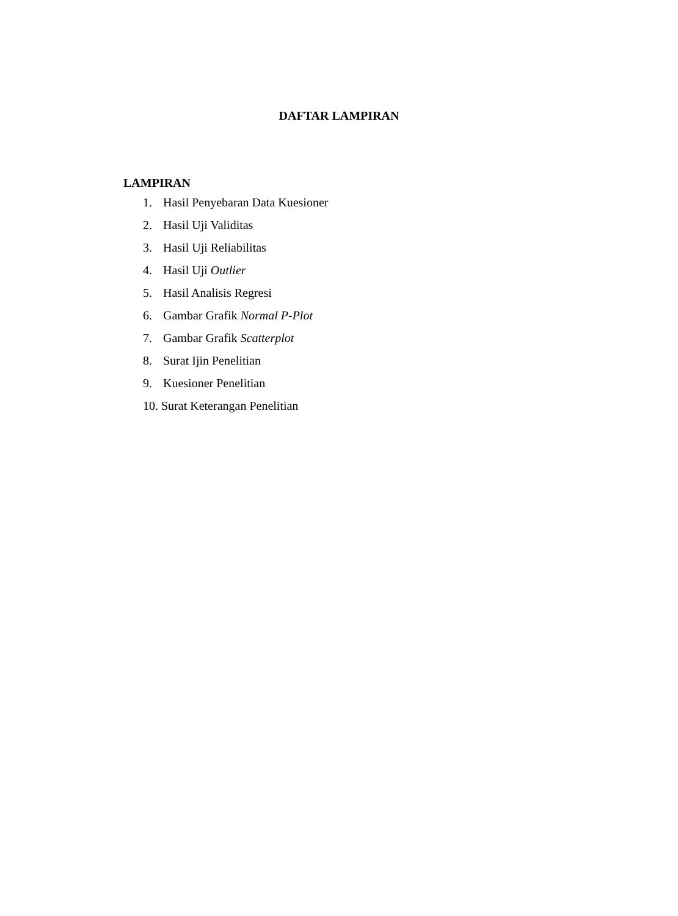DAFTAR LAMPIRAN
LAMPIRAN
1. Hasil Penyebaran Data Kuesioner
2. Hasil Uji Validitas
3. Hasil Uji Reliabilitas
4. Hasil Uji Outlier
5. Hasil Analisis Regresi
6. Gambar Grafik Normal P-Plot
7. Gambar Grafik Scatterplot
8. Surat Ijin Penelitian
9. Kuesioner Penelitian
10. Surat Keterangan Penelitian